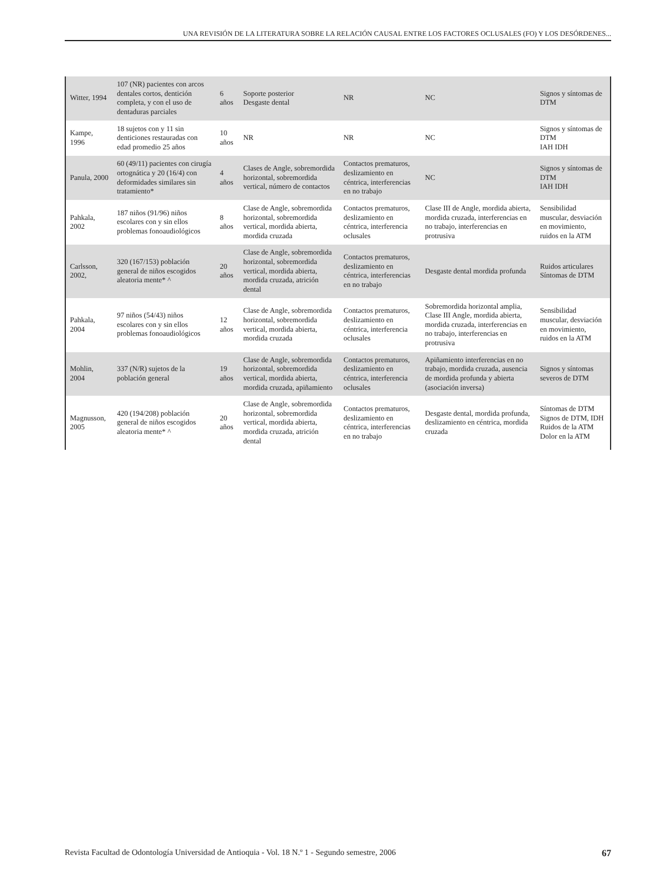UNA REVISIÓN DE LA LITERATURA SOBRE LA RELACIÓN CAUSAL ENTRE LOS FACTORES OCLUSALES (FO) Y LOS DESÓRDENES...
| Witter, 1994 | 107 (NR) pacientes con arcos dentales cortos, dentición completa, y con el uso de dentaduras parciales | 6 años | Soporte posterior Desgaste dental | NR | NC | Signos y síntomas de DTM |
| Kampe, 1996 | 18 sujetos con y 11 sin denticiones restauradas con edad promedio 25 años | 10 años | NR | NR | NC | Signos y síntomas de DTM IAH IDH |
| Panula, 2000 | 60 (49/11) pacientes con cirugía ortognática y 20 (16/4) con deformidades similares sin tratamiento* | 4 años | Clases de Angle, sobremordida horizontal, sobremordida vertical, número de contactos | Contactos prematuros, deslizamiento en céntrica, interferencias en no trabajo | NC | Signos y síntomas de DTM IAH IDH |
| Pahkala, 2002 | 187 niños (91/96) niños escolares con y sin ellos problemas fonoaudiológicos | 8 años | Clase de Angle, sobremordida horizontal, sobremordida vertical, mordida abierta, mordida cruzada | Contactos prematuros, deslizamiento en céntrica, interferencia oclusales | Clase III de Angle, mordida abierta, mordida cruzada, interferencias en no trabajo, interferencias en protrusiva | Sensibilidad muscular, desviación en movimiento, ruidos en la ATM |
| Carlsson, 2002, | 320 (167/153) población general de niños escogidos aleatoria mente* ^ | 20 años | Clase de Angle, sobremordida horizontal, sobremordida vertical, mordida abierta, mordida cruzada, atrición dental | Contactos prematuros, deslizamiento en céntrica, interferencias en no trabajo | Desgaste dental mordida profunda | Ruidos articulares Síntomas de DTM |
| Pahkala, 2004 | 97 niños (54/43) niños escolares con y sin ellos problemas fonoaudiológicos | 12 años | Clase de Angle, sobremordida horizontal, sobremordida vertical, mordida abierta, mordida cruzada | Contactos prematuros, deslizamiento en céntrica, interferencia oclusales | Sobremordida horizontal amplia, Clase III Angle, mordida abierta, mordida cruzada, interferencias en no trabajo, interferencias en protrusiva | Sensibilidad muscular, desviación en movimiento, ruidos en la ATM |
| Mohlin, 2004 | 337 (N/R) sujetos de la población general | 19 años | Clase de Angle, sobremordida horizontal, sobremordida vertical, mordida abierta, mordida cruzada, apiñamiento | Contactos prematuros, deslizamiento en céntrica, interferencia oclusales | Apiñamiento interferencias en no trabajo, mordida cruzada, ausencia de mordida profunda y abierta (asociación inversa) | Signos y síntomas severos de DTM |
| Magnusson, 2005 | 420 (194/208) población general de niños escogidos aleatoria mente* ^ | 20 años | Clase de Angle, sobremordida horizontal, sobremordida vertical, mordida abierta, mordida cruzada, atrición dental | Contactos prematuros, deslizamiento en céntrica, interferencias en no trabajo | Desgaste dental, mordida profunda, deslizamiento en céntrica, mordida cruzada | Síntomas de DTM Signos de DTM, IDH Ruidos de la ATM Dolor en la ATM |
Revista Facultad de Odontología Universidad de Antioquia - Vol. 18 N.º 1 - Segundo semestre, 2006 67